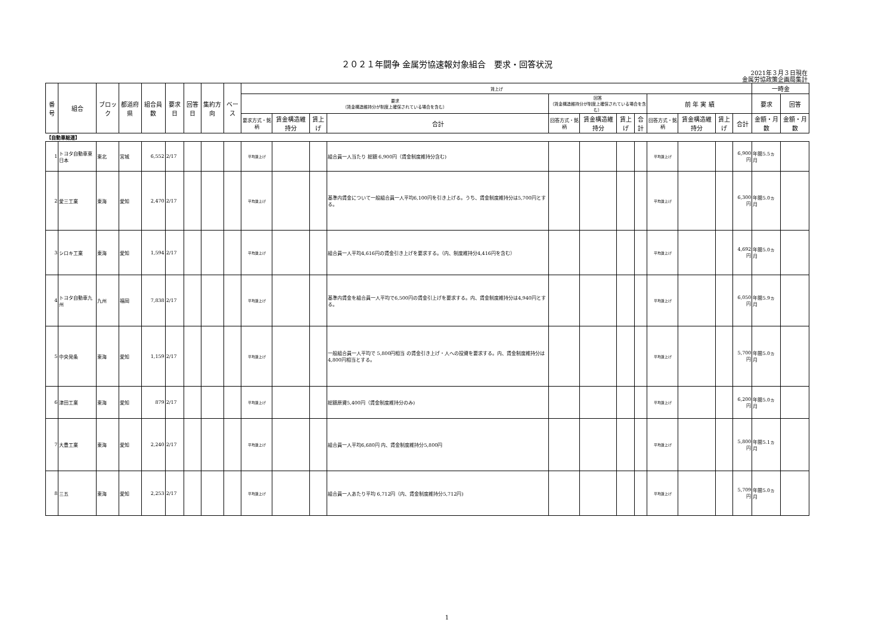２０２１年闘争 金属労協速報対象組合　要求・回答状況
2021年３月３日現在
金属労協政策企画局集計
| 番号 | 組合 | ブロック | 都道府県 | 組合員数 | 要求日 | 回答日 | 集約方向 | ベース | 賃上げ | | | | | | | | | | | | 一時金 | |
| --- | --- | --- | --- | --- | --- | --- | --- | --- | --- | --- | --- | --- | --- | --- | --- | --- | --- | --- | --- | --- | --- | --- |
| | | | | | | | | | 要求 （賃金構造維持分が制度上確保されている場合を含む） | | | | 回答 （賃金構造維持分が制度上確保されている場合を含む） | | | | 前 年 実 績 | | | | 要求 | 回答 |
| | | | | | | | | | 要求方式・銘柄 | 賃金構造維持分 | 賃上げ | 合計 | 回答方式・銘柄 | 賃金構造維持分 | 賃上げ | 合計 | 回答方式・銘柄 | 賃金構造維持分 | 賃上げ | 合計 | 金額・月数 | 金額・月数 |
| 【自動車総連】 | | | | | | | | | | | | | | | | | | | | | | |
| 1 | トヨタ自動車東日本 | 東北 | 宮城 | 6,552 | 2/17 | | | | 平均賃上げ | | | 組合員一人当たり 総額 6,900円（賃金制度維持分含む) | | | | | 平均賃上げ | | | 6,900円 | 年間5.5ヵ月 | |
| 2 | 愛三工業 | 東海 | 愛知 | 2,470 | 2/17 | | | | 平均賃上げ | | | 基準内賃金について一般組合員一人平均6,100円を引き上げる。うち、賃金制度維持分は5,700円とする。 | | | | | 平均賃上げ | | | 6,300円 | 年間5.0ヵ月 | |
| 3 | シロキ工業 | 東海 | 愛知 | 1,594 | 2/17 | | | | 平均賃上げ | | | 組合員一人平均4,616円の賃金引き上げを要求する。（内、制度維持分4,416円を含む） | | | | | 平均賃上げ | | | 4,692円 | 年間5.0ヵ月 | |
| 4 | トヨタ自動車九州 | 九州 | 福岡 | 7,838 | 2/17 | | | | 平均賃上げ | | | 基準内賃金を組合員一人平均で6,500円の賃金引上げを要求する。内、賃金制度維持分は4,940円とする。 | | | | | 平均賃上げ | | | 6,050円 | 年間5.9ヵ月 | |
| 5 | 中央発条 | 東海 | 愛知 | 1,159 | 2/17 | | | | 平均賃上げ | | | 一般組合員一人平均で 5,800円相当 の賃金引き上げ・人への投資を要求する。内、賃金制度維持分は4,800円相当とする。 | | | | | 平均賃上げ | | | 5,700円 | 年間5.0ヵ月 | |
| 6 | 津田工業 | 東海 | 愛知 | 879 | 2/17 | | | | 平均賃上げ | | | 総額原資5,400円（賃金制度維持分のみ) | | | | | 平均賃上げ | | | 6,200円 | 年間5.0ヵ月 | |
| 7 | 大豊工業 | 東海 | 愛知 | 2,240 | 2/17 | | | | 平均賃上げ | | | 組合員一人平均6,680円 内、賃金制度維持分5,800円 | | | | | 平均賃上げ | | | 5,800円 | 年間5.1ヵ月 | |
| 8 | 三五 | 東海 | 愛知 | 2,253 | 2/17 | | | | 平均賃上げ | | | 組合員一人あたり平均 6,712円（内、賃金制度維持分5,712円) | | | | | 平均賃上げ | | | 5,709円 | 年間5.0ヵ月 | |
1